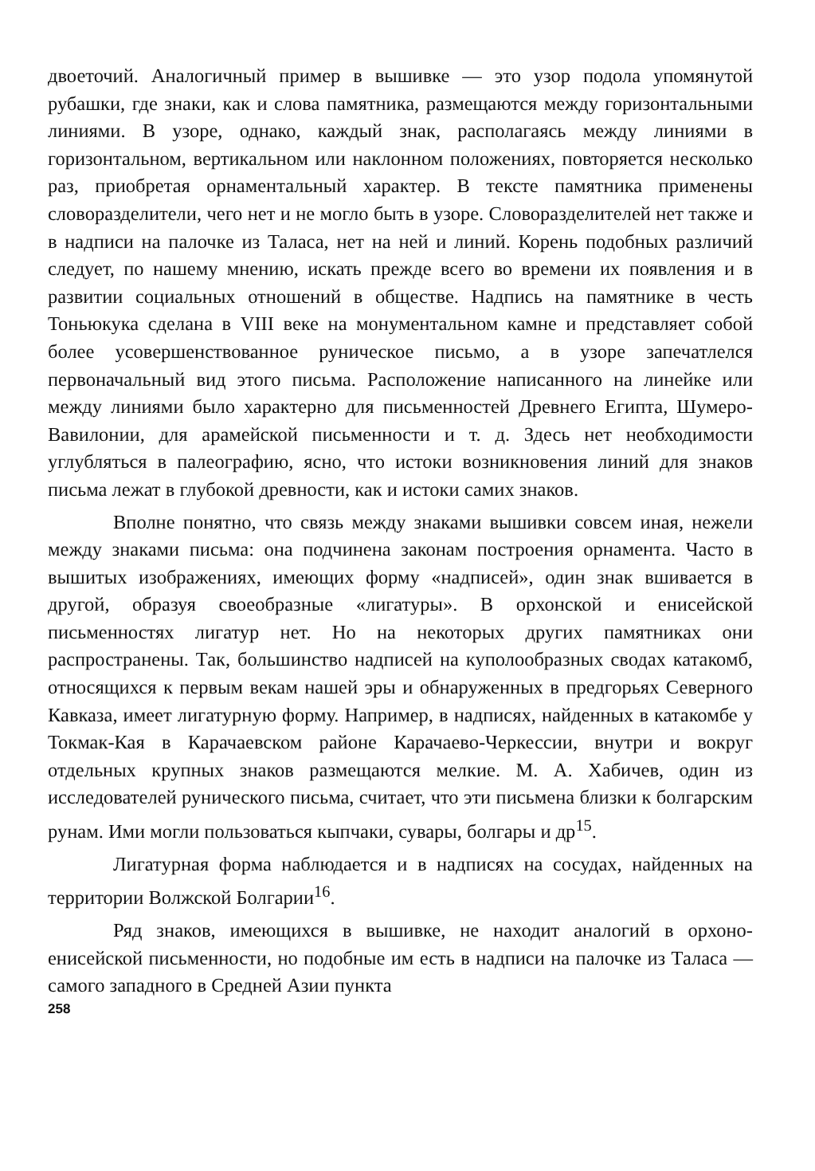двоеточий. Аналогичный пример в вышивке — это узор подола упомянутой рубашки, где знаки, как и слова памятника, размещаются между горизонтальными линиями. В узоре, однако, каждый знак, располагаясь между линиями в горизонтальном, вертикальном или наклонном положениях, повторяется несколько раз, приобретая орнаментальный характер. В тексте памятника применены словоразделители, чего нет и не могло быть в узоре. Словоразделителей нет также и в надписи на палочке из Таласа, нет на ней и линий. Корень подобных различий следует, по нашему мнению, искать прежде всего во времени их появления и в развитии социальных отношений в обществе. Надпись на памятнике в честь Тоньюкука сделана в VIII веке на монументальном камне и представляет собой более усовершенствованное руническое письмо, а в узоре запечатлелся первоначальный вид этого письма. Расположение написанного на линейке или между линиями было характерно для письменностей Древнего Египта, Шумеро-Вавилонии, для арамейской письменности и т. д. Здесь нет необходимости углубляться в палеографию, ясно, что истоки возникновения линий для знаков письма лежат в глубокой древности, как и истоки самих знаков.
Вполне понятно, что связь между знаками вышивки совсем иная, нежели между знаками письма: она подчинена законам построения орнамента. Часто в вышитых изображениях, имеющих форму «надписей», один знак вшивается в другой, образуя своеобразные «лигатуры». В орхонской и енисейской письменностях лигатур нет. Но на некоторых других памятниках они распространены. Так, большинство надписей на куполообразных сводах катакомб, относящихся к первым векам нашей эры и обнаруженных в предгорьях Северного Кавказа, имеет лигатурную форму. Например, в надписях, найденных в катакомбе у Токмак-Кая в Карачаевском районе Карачаево-Черкессии, внутри и вокруг отдельных крупных знаков размещаются мелкие. М. А. Хабичев, один из исследователей рунического письма, считает, что эти письмена близки к болгарским рунам. Ими могли пользоваться кыпчаки, сувары, болгары и др<sup>15</sup>.
Лигатурная форма наблюдается и в надписях на сосудах, найденных на территории Волжской Болгарии<sup>16</sup>.
Ряд знаков, имеющихся в вышивке, не находит аналогий в орхоно-енисейской письменности, но подобные им есть в надписи на палочке из Таласа — самого западного в Средней Азии пункта
258